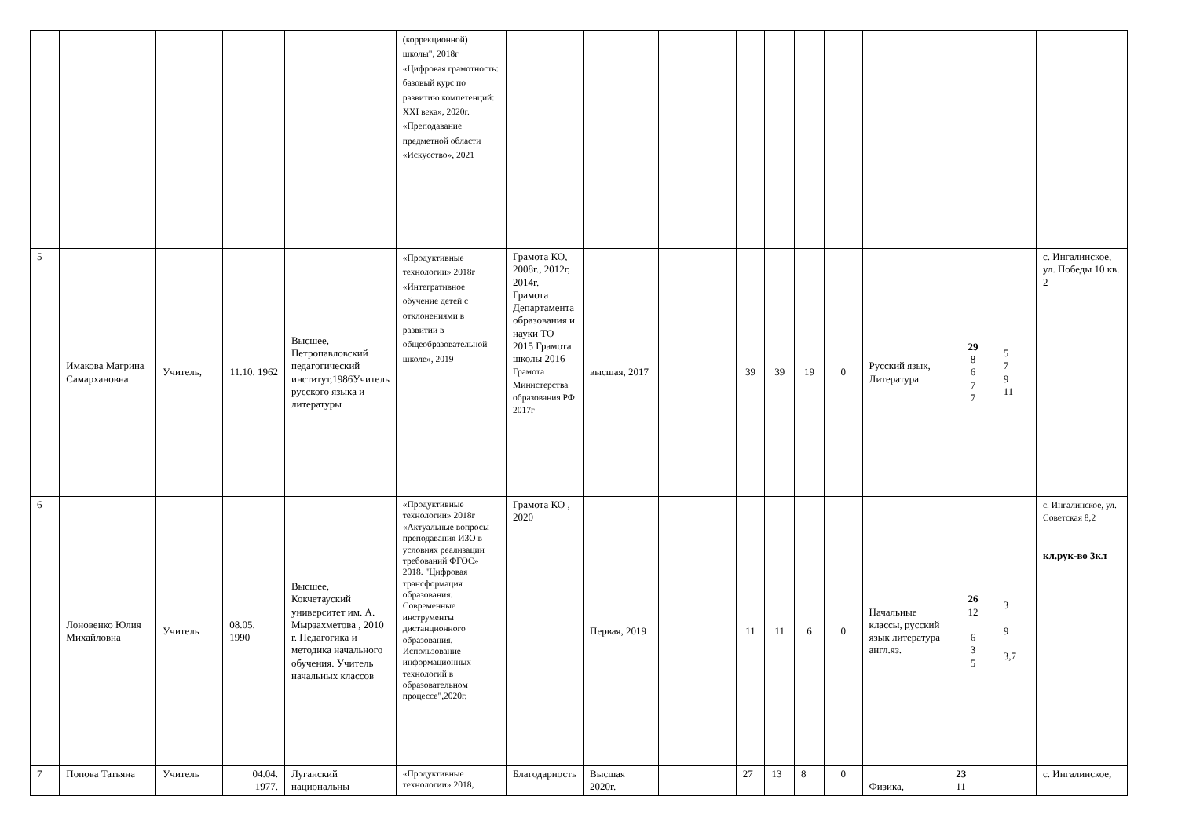| | | | | | (коррекционной) школы", 2018г «Цифровая грамотность: базовый курс по развитию компетенций: XXI века», 2020г. «Преподавание предметной области «Искусство», 2021 | | | | | | | | | | | |
| 5 | Имакова Магрина Самархановна | Учитель, | 11.10. 1962 | Высшее, Петропавловский педагогический институт,1986Учитель русского языка и литературы | «Продуктивные технологии» 2018г «Интегративное обучение детей с отклонениями в развитии в общеобразовательной школе», 2019 | Грамота КО, 2008г., 2012г, 2014г. Грамота Департамента образования и науки ТО 2015 Грамота школы 2016 Грамота Министерства образования РФ 2017г | высшая, 2017 | | 39 | 39 | 19 | 0 | Русский язык, Литература | 29 8 6 7 7 | 5 7 9 11 | с. Ингалинское, ул. Победы 10 кв. 2 |
| 6 | Лоновенко Юлия Михайловна | Учитель | 08.05. 1990 | Высшее, Кокчетауский университет им. А. Мырзахметова , 2010 г. Педагогика и методика начального обучения. Учитель начальных классов | «Продуктивные технологии» 2018г «Актуальные вопросы преподавания ИЗО в условиях реализации требований ФГОС» 2018. "Цифровая трансформация образования. Современные инструменты дистанционного образования. Использование информационных технологий в образовательном процессе",2020г. | Грамота КО , 2020 | Первая, 2019 | | 11 | 11 | 6 | 0 | Начальные классы, русский язык литература англ.яз. | 26 12 6 3 5 | 3 9 3,7 | с. Ингалинское, ул. Советская 8,2 кл.рук-во 3кл |
| 7 | Попова Татьяна | Учитель | 04.04. 1977. | Луганский национальны | «Продуктивные технологии» 2018, | Благодарность | Высшая 2020г. | | 27 | 13 | 8 | 0 | Физика, | 23 11 | | с. Ингалинское, |